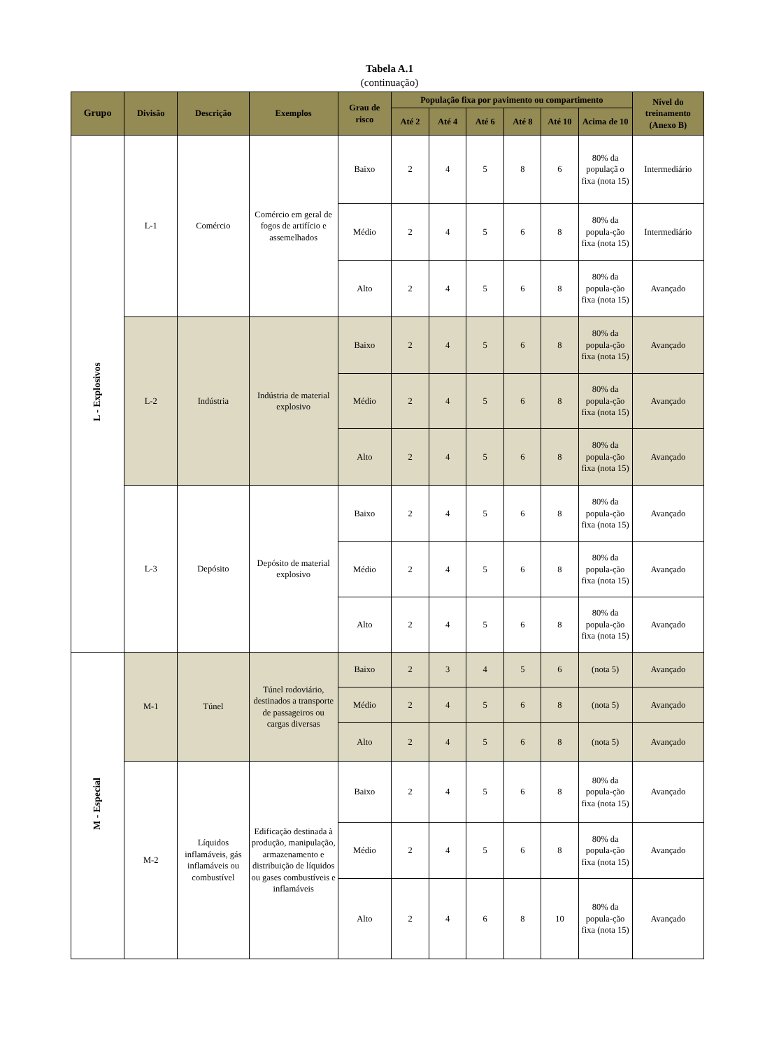Tabela A.1
(continuação)
| Grupo | Divisão | Descrição | Exemplos | Grau de risco | População fixa por pavimento ou compartimento | | | | | | Nível do treinamento (Anexo B) |
| --- | --- | --- | --- | --- | --- | --- | --- | --- | --- | --- | --- |
| | | | | | Até 2 | Até 4 | Até 6 | Até 8 | Até 10 | Acima de 10 | |
| L - Explosivos | L-1 | Comércio | Comércio em geral de fogos de artifício e assemelhados | Baixo | 2 | 4 | 5 | 8 | 6 | 80% da populaçã o fixa (nota 15) | Intermediário |
| | | | | Médio | 2 | 4 | 5 | 6 | 8 | 80% da popula-ção fixa (nota 15) | Intermediário |
| | | | | Alto | 2 | 4 | 5 | 6 | 8 | 80% da popula-ção fixa (nota 15) | Avançado |
| | L-2 | Indústria | Indústria de material explosivo | Baixo | 2 | 4 | 5 | 6 | 8 | 80% da popula-ção fixa (nota 15) | Avançado |
| | | | | Médio | 2 | 4 | 5 | 6 | 8 | 80% da popula-ção fixa (nota 15) | Avançado |
| | | | | Alto | 2 | 4 | 5 | 6 | 8 | 80% da popula-ção fixa (nota 15) | Avançado |
| | L-3 | Depósito | Depósito de material explosivo | Baixo | 2 | 4 | 5 | 6 | 8 | 80% da popula-ção fixa (nota 15) | Avançado |
| | | | | Médio | 2 | 4 | 5 | 6 | 8 | 80% da popula-ção fixa (nota 15) | Avançado |
| | | | | Alto | 2 | 4 | 5 | 6 | 8 | 80% da popula-ção fixa (nota 15) | Avançado |
| M - Especial | M-1 | Túnel | Túnel rodoviário, destinados a transporte de passageiros ou cargas diversas | Baixo | 2 | 3 | 4 | 5 | 6 | (nota 5) | Avançado |
| | | | | Médio | 2 | 4 | 5 | 6 | 8 | (nota 5) | Avançado |
| | | | | Alto | 2 | 4 | 5 | 6 | 8 | (nota 5) | Avançado |
| | M-2 | Líquidos inflamáveis, gás inflamáveis ou combustível | Edificação destinada à produção, manipulação, armazenamento e distribuição de líquidos ou gases combustíveis e inflamáveis | Baixo | 2 | 4 | 5 | 6 | 8 | 80% da popula-ção fixa (nota 15) | Avançado |
| | | | | Médio | 2 | 4 | 5 | 6 | 8 | 80% da popula-ção fixa (nota 15) | Avançado |
| | | | | Alto | 2 | 4 | 6 | 8 | 10 | 80% da popula-ção fixa (nota 15) | Avançado |